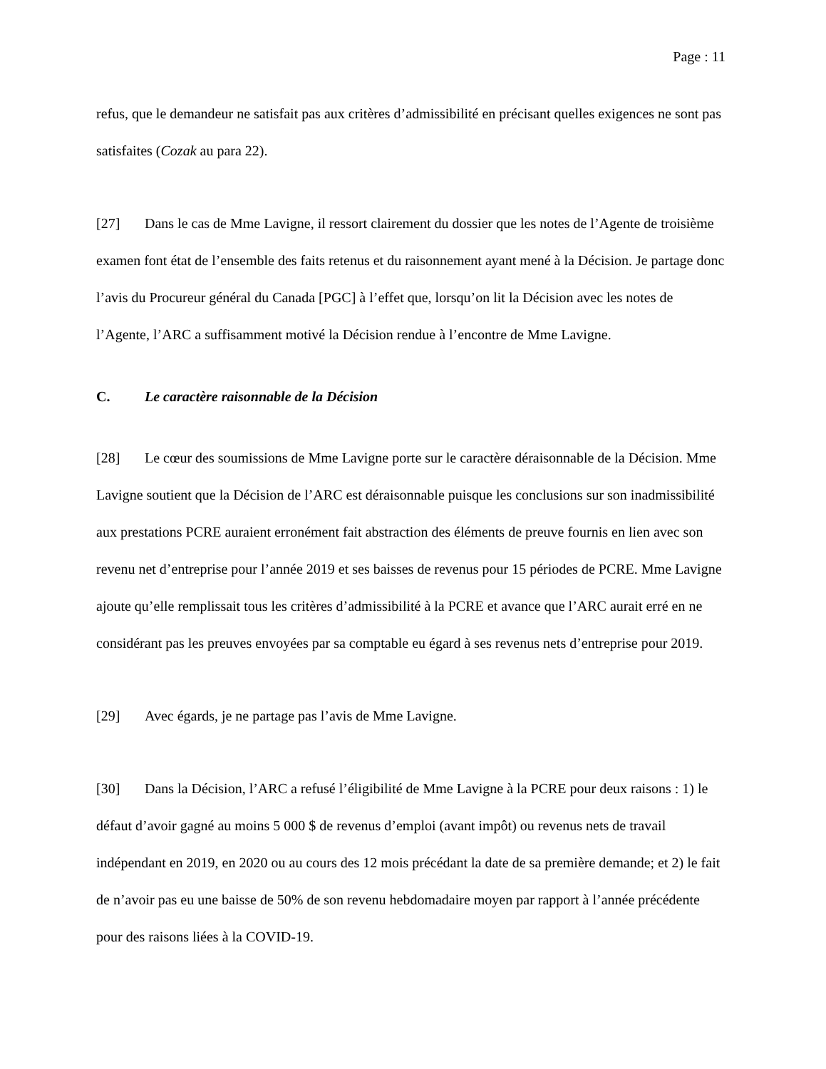Page : 11
refus, que le demandeur ne satisfait pas aux critères d’admissibilité en précisant quelles exigences ne sont pas satisfaites (Cozak au para 22).
[27] Dans le cas de Mme Lavigne, il ressort clairement du dossier que les notes de l’Agente de troisième examen font état de l’ensemble des faits retenus et du raisonnement ayant mené à la Décision. Je partage donc l’avis du Procureur général du Canada [PGC] à l’effet que, lorsqu’on lit la Décision avec les notes de l’Agente, l’ARC a suffisamment motivé la Décision rendue à l’encontre de Mme Lavigne.
C. Le caractère raisonnable de la Décision
[28] Le cœur des soumissions de Mme Lavigne porte sur le caractère déraisonnable de la Décision. Mme Lavigne soutient que la Décision de l’ARC est déraisonnable puisque les conclusions sur son inadmissibilité aux prestations PCRE auraient erronément fait abstraction des éléments de preuve fournis en lien avec son revenu net d’entreprise pour l’année 2019 et ses baisses de revenus pour 15 périodes de PCRE. Mme Lavigne ajoute qu’elle remplissait tous les critères d’admissibilité à la PCRE et avance que l’ARC aurait erré en ne considérant pas les preuves envoyées par sa comptable eu égard à ses revenus nets d’entreprise pour 2019.
[29] Avec égards, je ne partage pas l’avis de Mme Lavigne.
[30] Dans la Décision, l’ARC a refusé l’éligibilité de Mme Lavigne à la PCRE pour deux raisons : 1) le défaut d’avoir gagné au moins 5 000 $ de revenus d’emploi (avant impôt) ou revenus nets de travail indépendant en 2019, en 2020 ou au cours des 12 mois précédant la date de sa première demande; et 2) le fait de n’avoir pas eu une baisse de 50% de son revenu hebdomadaire moyen par rapport à l’année précédente pour des raisons liées à la COVID-19.